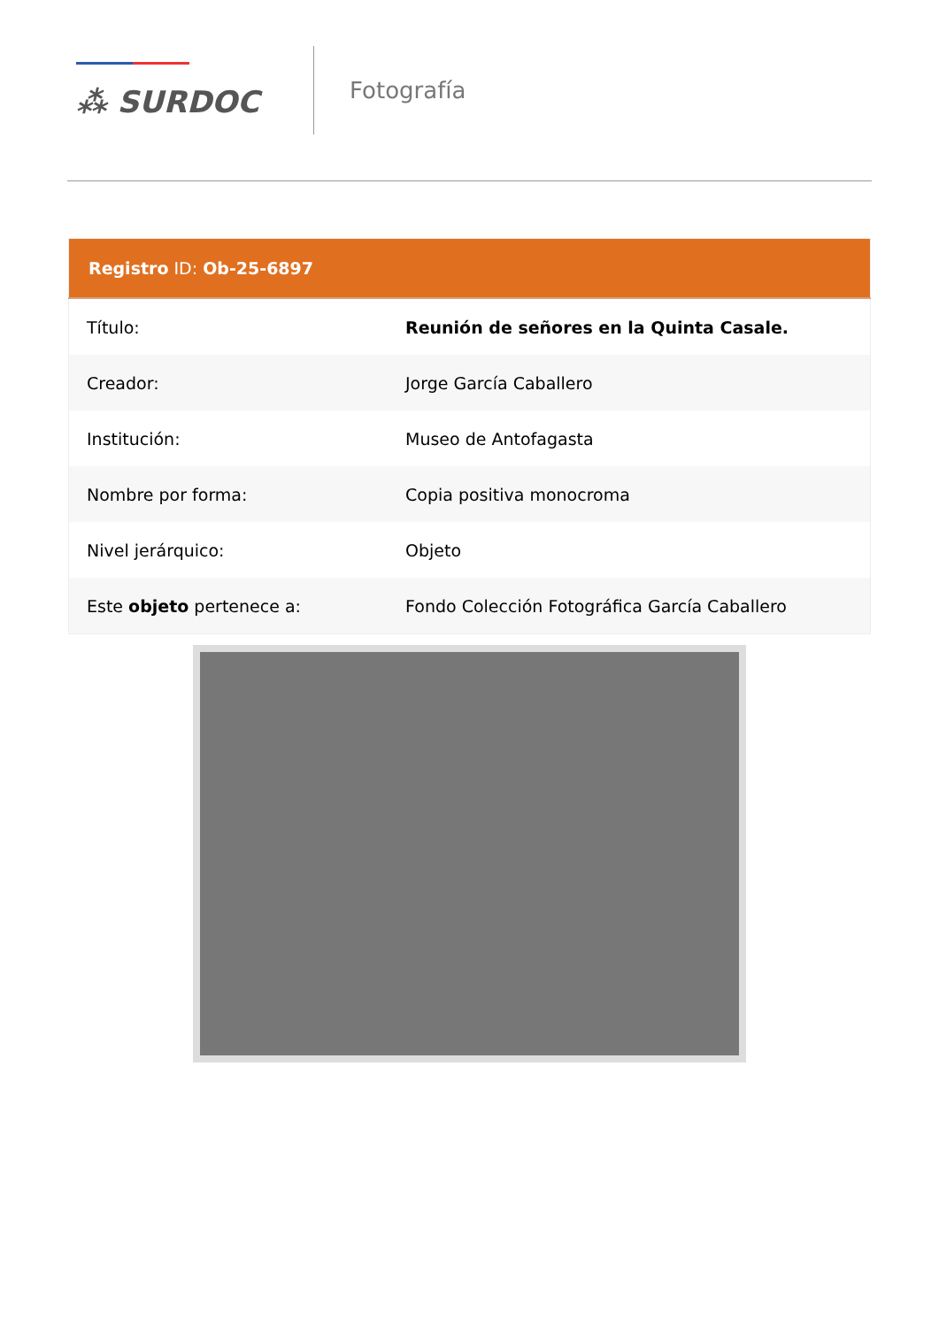⁂ SURDOC
Fotografía
| Registro ID: Ob-25-6897 | |
| --- | --- |
| Título: | Reunión de señores en la Quinta Casale. |
| Creador: | Jorge García Caballero |
| Institución: | Museo de Antofagasta |
| Nombre por forma: | Copia positiva monocroma |
| Nivel jerárquico: | Objeto |
| Este objeto pertenece a: | Fondo Colección Fotográfica García Caballero |